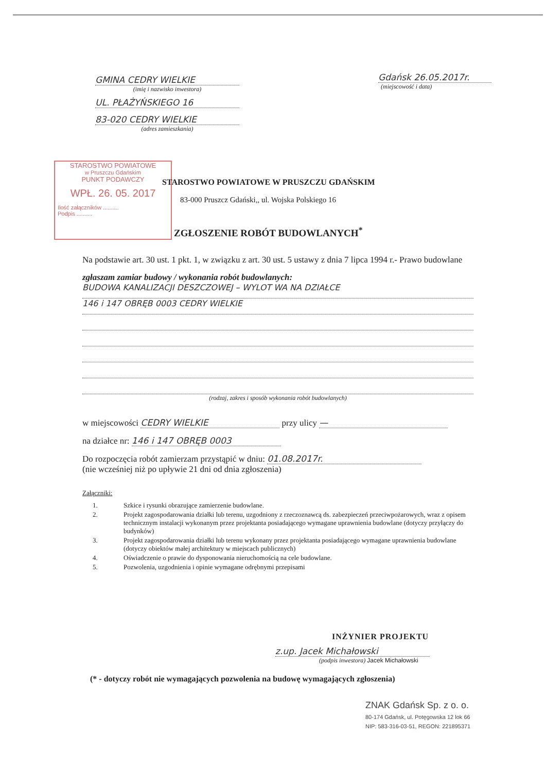GMINA CEDRY WIELKIE
(imię i nazwisko inwestora)
UL. PŁAŻYŃSKIEGO 16
83-020 CEDRY WIELKIE
(adres zamieszkania)
Gdańsk 26.05.2017r.
(miejscowość i data)
STAROSTWO POWIATOWE
w Pruszczu Gdańskim
PUNKT PODAWCZY
WPŁ. 26. 05. 2017
Ilość załączników ..........
Podpis ..........
STAROSTWO POWIATOWE W PRUSZCZU GDAŃSKIM
83-000 Pruszcz Gdański,, ul. Wojska Polskiego 16
ZGŁOSZENIE ROBÓT BUDOWLANYCH<sup>*</sup>
Na podstawie art. 30 ust. 1 pkt. 1, w związku z art. 30 ust. 5 ustawy z dnia 7 lipca 1994 r.- Prawo budowlane
zgłaszam zamiar budowy / wykonania robót budowlanych:
BUDOWA KANALIZACJI DESZCZOWEJ – WYLOT WA NA DZIAŁCE
146 i 147 OBRĘB 0003 CEDRY WIELKIE
(rodzaj, zakres i sposób wykonania robót budowlanych)
w miejscowości CEDRY WIELKIE przy ulicy —
na działce nr: 146 i 147 OBRĘB 0003
Do rozpoczęcia robót zamierzam przystąpić w dniu: 01.08.2017r.
(nie wcześniej niż po upływie 21 dni od dnia zgłoszenia)
Załączniki:
1. Szkice i rysunki obrazujące zamierzenie budowlane.
2. Projekt zagospodarowania działki lub terenu, uzgodniony z rzeczoznawcą ds. zabezpieczeń przeciwpożarowych, wraz z opisem technicznym instalacji wykonanym przez projektanta posiadającego wymagane uprawnienia budowlane (dotyczy przyłączy do budynków)
3. Projekt zagospodarowania działki lub terenu wykonany przez projektanta posiadającego wymagane uprawnienia budowlane (dotyczy obiektów małej architektury w miejscach publicznych)
4. Oświadczenie o prawie do dysponowania nieruchomością na cele budowlane.
5. Pozwolenia, uzgodnienia i opinie wymagane odrębnymi przepisami
INŻYNIER PROJEKTU
z.up. Jacek Michałowski
(podpis inwestora) Jacek Michałowski
(* - dotyczy robót nie wymagających pozwolenia na budowę wymagających zgłoszenia)
ZNAK Gdańsk Sp. z o. o.
80-174 Gdańsk, ul. Potęgowska 12 lok 66
NIP: 583-316-03-51, REGON: 221895371